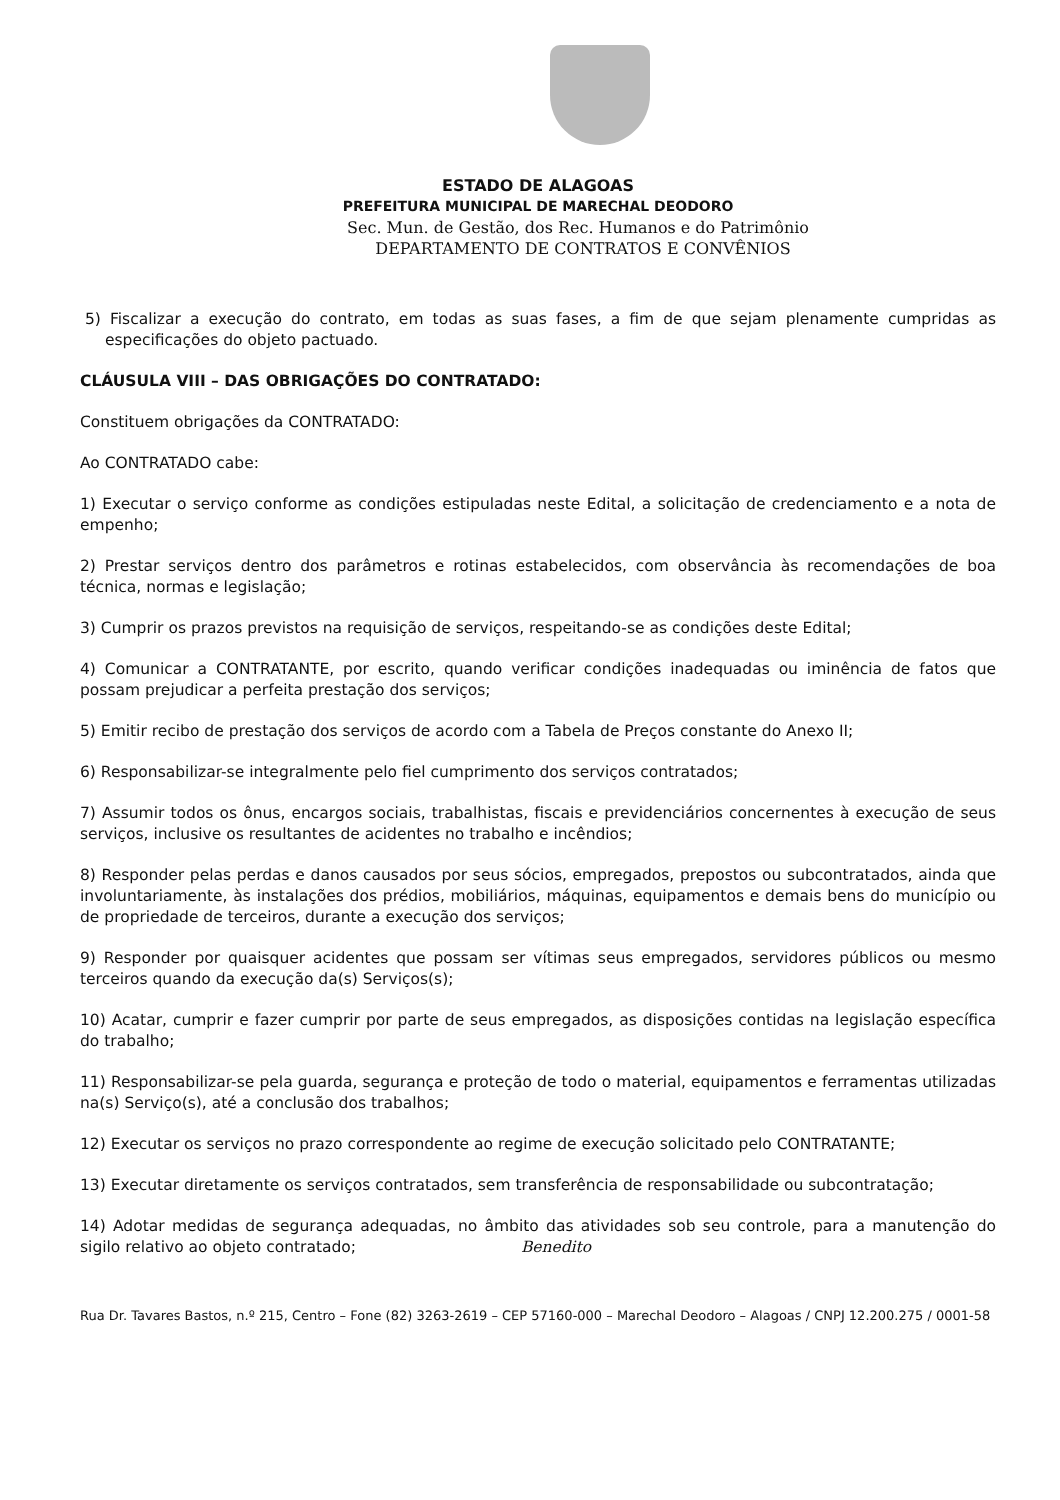ESTADO DE ALAGOAS
PREFEITURA MUNICIPAL DE MARECHAL DEODORO
Sec. Mun. de Gestão, dos Rec. Humanos e do Patrimônio
DEPARTAMENTO DE CONTRATOS E CONVÊNIOS
5) Fiscalizar a execução do contrato, em todas as suas fases, a fim de que sejam plenamente cumpridas as especificações do objeto pactuado.
CLÁUSULA VIII – DAS OBRIGAÇÕES DO CONTRATADO:
Constituem obrigações da CONTRATADO:
Ao CONTRATADO cabe:
1) Executar o serviço conforme as condições estipuladas neste Edital, a solicitação de credenciamento e a nota de empenho;
2) Prestar serviços dentro dos parâmetros e rotinas estabelecidos, com observância às recomendações de boa técnica, normas e legislação;
3) Cumprir os prazos previstos na requisição de serviços, respeitando-se as condições deste Edital;
4) Comunicar a CONTRATANTE, por escrito, quando verificar condições inadequadas ou iminência de fatos que possam prejudicar a perfeita prestação dos serviços;
5) Emitir recibo de prestação dos serviços de acordo com a Tabela de Preços constante do Anexo II;
6) Responsabilizar-se integralmente pelo fiel cumprimento dos serviços contratados;
7) Assumir todos os ônus, encargos sociais, trabalhistas, fiscais e previdenciários concernentes à execução de seus serviços, inclusive os resultantes de acidentes no trabalho e incêndios;
8) Responder pelas perdas e danos causados por seus sócios, empregados, prepostos ou subcontratados, ainda que involuntariamente, às instalações dos prédios, mobiliários, máquinas, equipamentos e demais bens do município ou de propriedade de terceiros, durante a execução dos serviços;
9) Responder por quaisquer acidentes que possam ser vítimas seus empregados, servidores públicos ou mesmo terceiros quando da execução da(s) Serviços(s);
10) Acatar, cumprir e fazer cumprir por parte de seus empregados, as disposições contidas na legislação específica do trabalho;
11) Responsabilizar-se pela guarda, segurança e proteção de todo o material, equipamentos e ferramentas utilizadas na(s) Serviço(s), até a conclusão dos trabalhos;
12) Executar os serviços no prazo correspondente ao regime de execução solicitado pelo CONTRATANTE;
13) Executar diretamente os serviços contratados, sem transferência de responsabilidade ou subcontratação;
14) Adotar medidas de segurança adequadas, no âmbito das atividades sob seu controle, para a manutenção do sigilo relativo ao objeto contratado; Benedito
Rua Dr. Tavares Bastos, n.º 215, Centro – Fone (82) 3263-2619 – CEP 57160-000 – Marechal Deodoro – Alagoas / CNPJ 12.200.275 / 0001-58